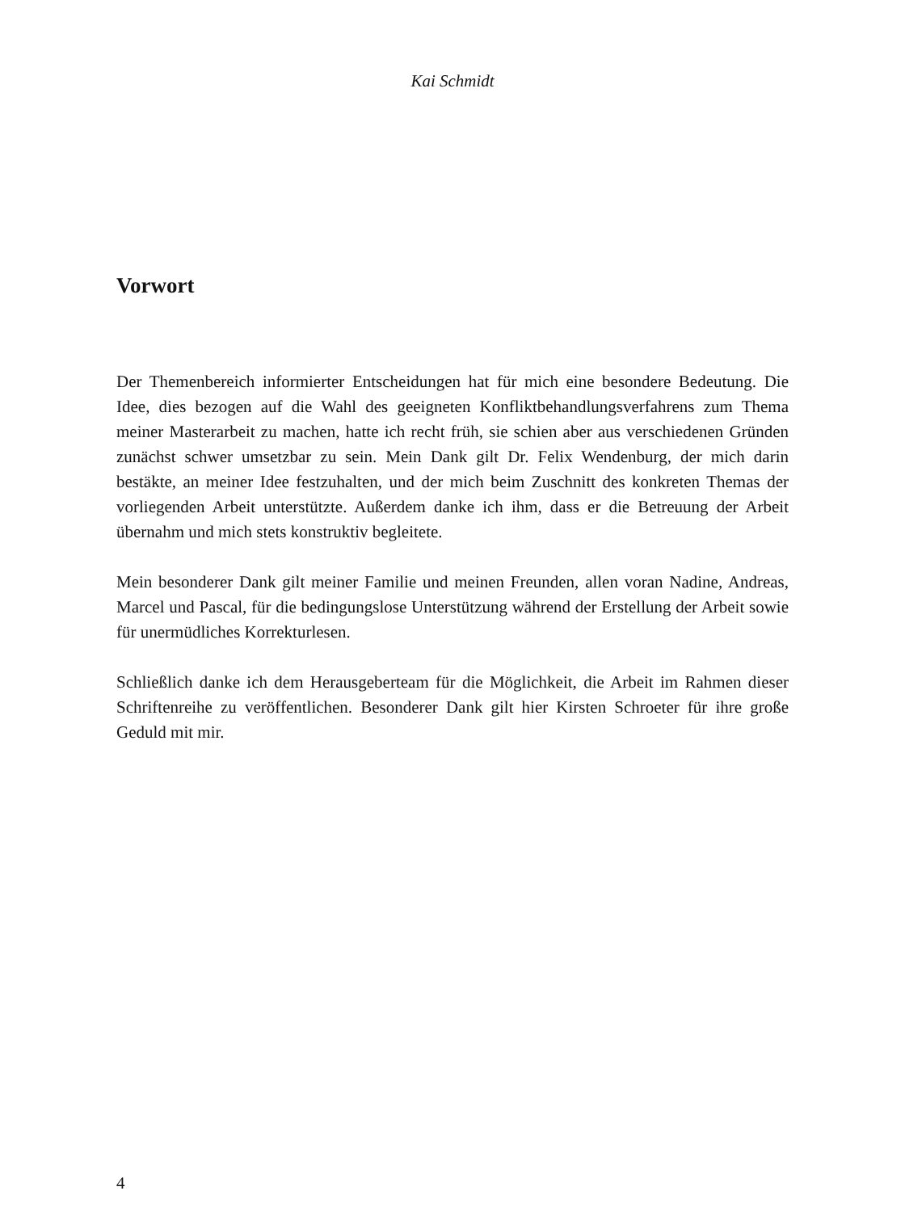Kai Schmidt
Vorwort
Der Themenbereich informierter Entscheidungen hat für mich eine besondere Bedeutung. Die Idee, dies bezogen auf die Wahl des geeigneten Konfliktbehandlungsverfahrens zum Thema meiner Masterarbeit zu machen, hatte ich recht früh, sie schien aber aus verschiedenen Gründen zunächst schwer umsetzbar zu sein. Mein Dank gilt Dr. Felix Wendenburg, der mich darin bestäkte, an meiner Idee festzuhalten, und der mich beim Zuschnitt des konkreten Themas der vorliegenden Arbeit unterstützte. Außerdem danke ich ihm, dass er die Betreuung der Arbeit übernahm und mich stets konstruktiv begleitete.
Mein besonderer Dank gilt meiner Familie und meinen Freunden, allen voran Nadine, Andreas, Marcel und Pascal, für die bedingungslose Unterstützung während der Erstellung der Arbeit sowie für unermüdliches Korrekturlesen.
Schließlich danke ich dem Herausgeberteam für die Möglichkeit, die Arbeit im Rahmen dieser Schriftenreihe zu veröffentlichen. Besonderer Dank gilt hier Kirsten Schroeter für ihre große Geduld mit mir.
4